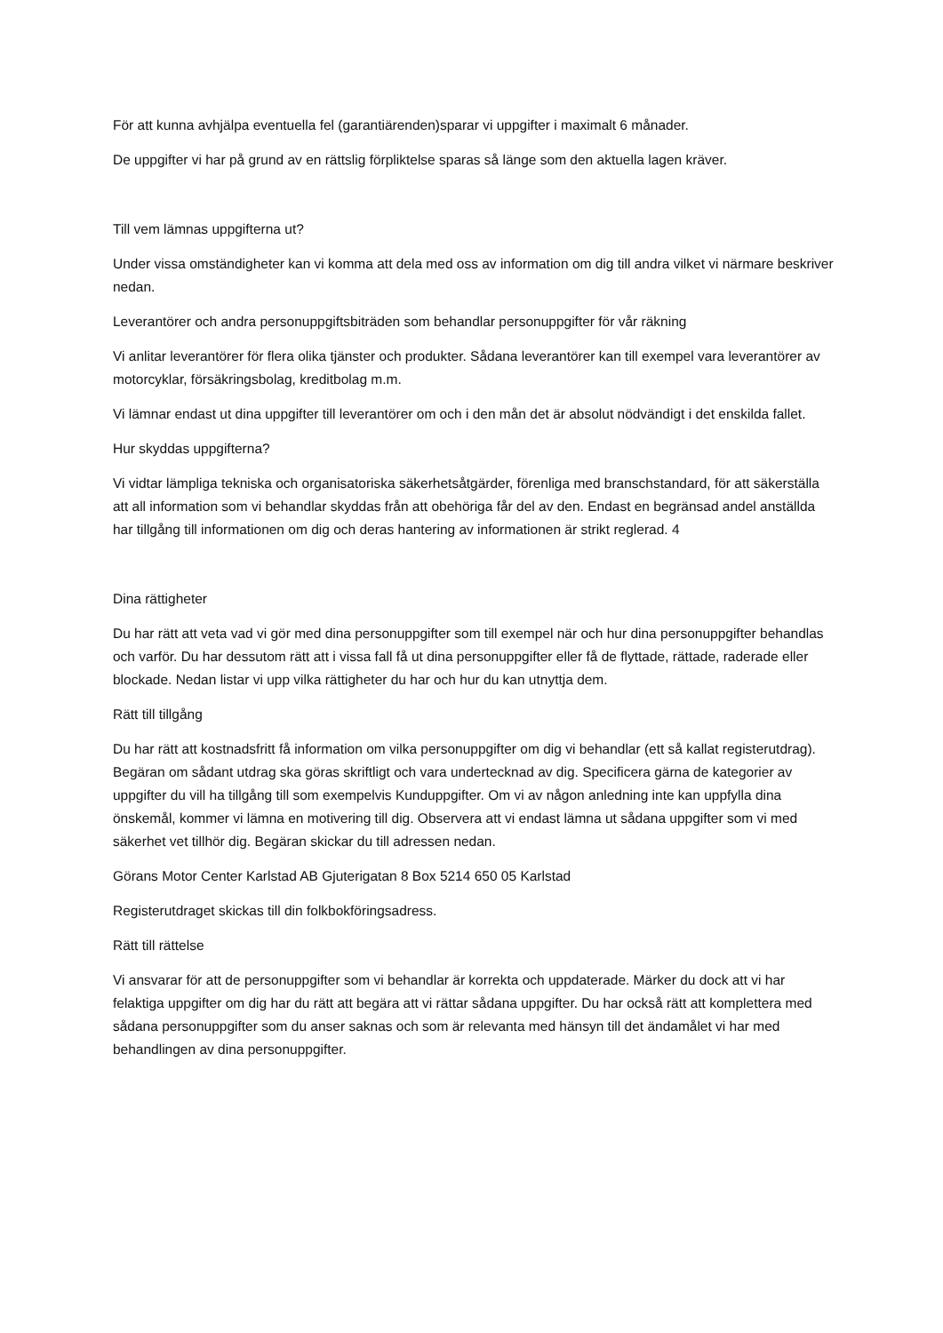För att kunna avhjälpa eventuella fel (garantiärenden)sparar vi uppgifter i maximalt 6 månader.
De uppgifter vi har på grund av en rättslig förpliktelse sparas så länge som den aktuella lagen kräver.
Till vem lämnas uppgifterna ut?
Under vissa omständigheter kan vi komma att dela med oss av information om dig till andra vilket vi närmare beskriver nedan.
Leverantörer och andra personuppgiftsbiträden som behandlar personuppgifter för vår räkning
Vi anlitar leverantörer för flera olika tjänster och produkter. Sådana leverantörer kan till exempel vara leverantörer av motorcyklar, försäkringsbolag, kreditbolag m.m.
Vi lämnar endast ut dina uppgifter till leverantörer om och i den mån det är absolut nödvändigt i det enskilda fallet.
Hur skyddas uppgifterna?
Vi vidtar lämpliga tekniska och organisatoriska säkerhetsåtgärder, förenliga med branschstandard, för att säkerställa att all information som vi behandlar skyddas från att obehöriga får del av den. Endast en begränsad andel anställda har tillgång till informationen om dig och deras hantering av informationen är strikt reglerad. 4
Dina rättigheter
Du har rätt att veta vad vi gör med dina personuppgifter som till exempel när och hur dina personuppgifter behandlas och varför. Du har dessutom rätt att i vissa fall få ut dina personuppgifter eller få de flyttade, rättade, raderade eller blockade. Nedan listar vi upp vilka rättigheter du har och hur du kan utnyttja dem.
Rätt till tillgång
Du har rätt att kostnadsfritt få information om vilka personuppgifter om dig vi behandlar (ett så kallat registerutdrag). Begäran om sådant utdrag ska göras skriftligt och vara undertecknad av dig. Specificera gärna de kategorier av uppgifter du vill ha tillgång till som exempelvis Kunduppgifter. Om vi av någon anledning inte kan uppfylla dina önskemål, kommer vi lämna en motivering till dig. Observera att vi endast lämna ut sådana uppgifter som vi med säkerhet vet tillhör dig. Begäran skickar du till adressen nedan.
Görans Motor Center Karlstad AB Gjuterigatan 8 Box 5214 650 05 Karlstad
Registerutdraget skickas till din folkbokföringsadress.
Rätt till rättelse
Vi ansvarar för att de personuppgifter som vi behandlar är korrekta och uppdaterade. Märker du dock att vi har felaktiga uppgifter om dig har du rätt att begära att vi rättar sådana uppgifter. Du har också rätt att komplettera med sådana personuppgifter som du anser saknas och som är relevanta med hänsyn till det ändamålet vi har med behandlingen av dina personuppgifter.